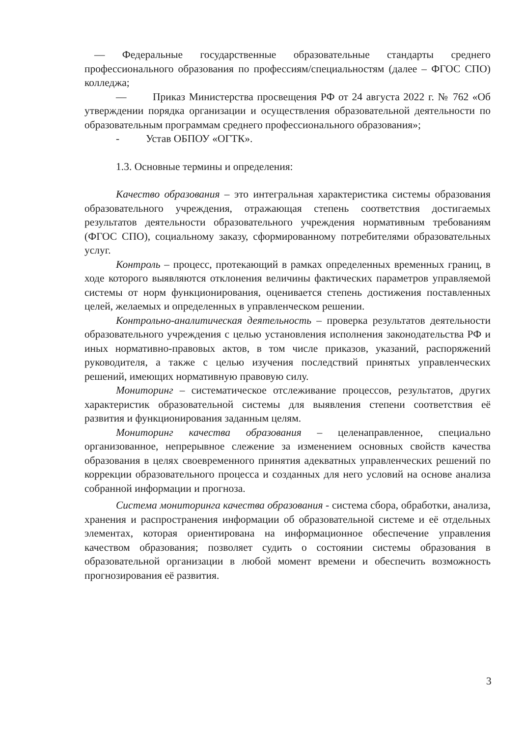— Федеральные государственные образовательные стандарты среднего профессионального образования по профессиям/специальностям (далее – ФГОС СПО) колледжа;
— Приказ Министерства просвещения РФ от 24 августа 2022 г. № 762 «Об утверждении порядка организации и осуществления образовательной деятельности по образовательным программам среднего профессионального образования»;
- Устав ОБПОУ «ОГТК».
1.3. Основные термины и определения:
Качество образования – это интегральная характеристика системы образования образовательного учреждения, отражающая степень соответствия достигаемых результатов деятельности образовательного учреждения нормативным требованиям (ФГОС СПО), социальному заказу, сформированному потребителями образовательных услуг.
Контроль – процесс, протекающий в рамках определенных временных границ, в ходе которого выявляются отклонения величины фактических параметров управляемой системы от норм функционирования, оценивается степень достижения поставленных целей, желаемых и определенных в управленческом решении.
Контрольно-аналитическая деятельность – проверка результатов деятельности образовательного учреждения с целью установления исполнения законодательства РФ и иных нормативно-правовых актов, в том числе приказов, указаний, распоряжений руководителя, а также с целью изучения последствий принятых управленческих решений, имеющих нормативную правовую силу.
Мониторинг – систематическое отслеживание процессов, результатов, других характеристик образовательной системы для выявления степени соответствия её развития и функционирования заданным целям.
Мониторинг качества образования – целенаправленное, специально организованное, непрерывное слежение за изменением основных свойств качества образования в целях своевременного принятия адекватных управленческих решений по коррекции образовательного процесса и созданных для него условий на основе анализа собранной информации и прогноза.
Система мониторинга качества образования - система сбора, обработки, анализа, хранения и распространения информации об образовательной системе и её отдельных элементах, которая ориентирована на информационное обеспечение управления качеством образования; позволяет судить о состоянии системы образования в образовательной организации в любой момент времени и обеспечить возможность прогнозирования её развития.
3